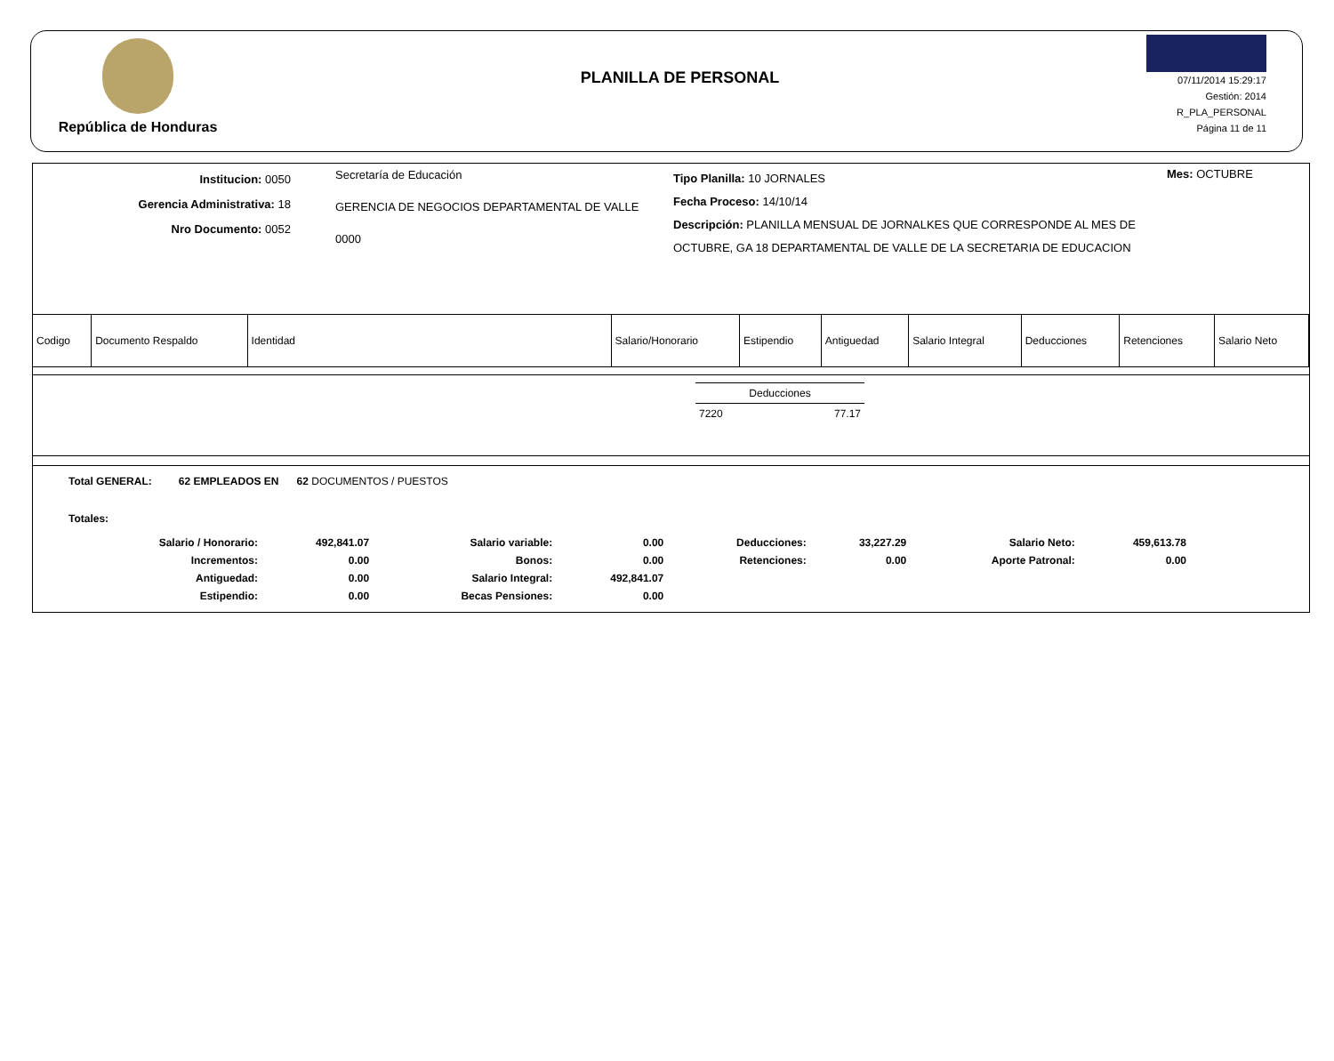República de Honduras
PLANILLA DE PERSONAL
07/11/2014 15:29:17
Gestión: 2014
R_PLA_PERSONAL
Página 11 de 11
Institucion: 0050
Gerencia Administrativa: 18
Nro Documento: 0052
Secretaría de Educación
GERENCIA DE NEGOCIOS DEPARTAMENTAL DE VALLE
0000
Tipo Planilla: 10 JORNALES
Fecha Proceso: 14/10/14
Descripción: PLANILLA MENSUAL DE JORNALKES QUE CORRESPONDE AL MES DE OCTUBRE, GA 18 DEPARTAMENTAL DE VALLE DE LA SECRETARIA DE EDUCACION
Mes: OCTUBRE
| Codigo | Documento Respaldo | Identidad | Salario/Honorario | Estipendio | Antiguedad | Salario Integral | Deducciones | Retenciones | Salario Neto |
| --- | --- | --- | --- | --- | --- | --- | --- | --- | --- |
| Deducciones | |
| 7220 | 77.17 |
Total GENERAL: 62 EMPLEADOS EN 62 DOCUMENTOS / PUESTOS
Totales:
| Salario / Honorario: | 492,841.07 | Salario variable: | 0.00 | Deducciones: | 33,227.29 | Salario Neto: | 459,613.78 |
| Incrementos: | 0.00 | Bonos: | 0.00 | Retenciones: | 0.00 | Aporte Patronal: | 0.00 |
| Antiguedad: | 0.00 | Salario Integral: | 492,841.07 | | | | |
| Estipendio: | 0.00 | Becas Pensiones: | 0.00 | | | | |